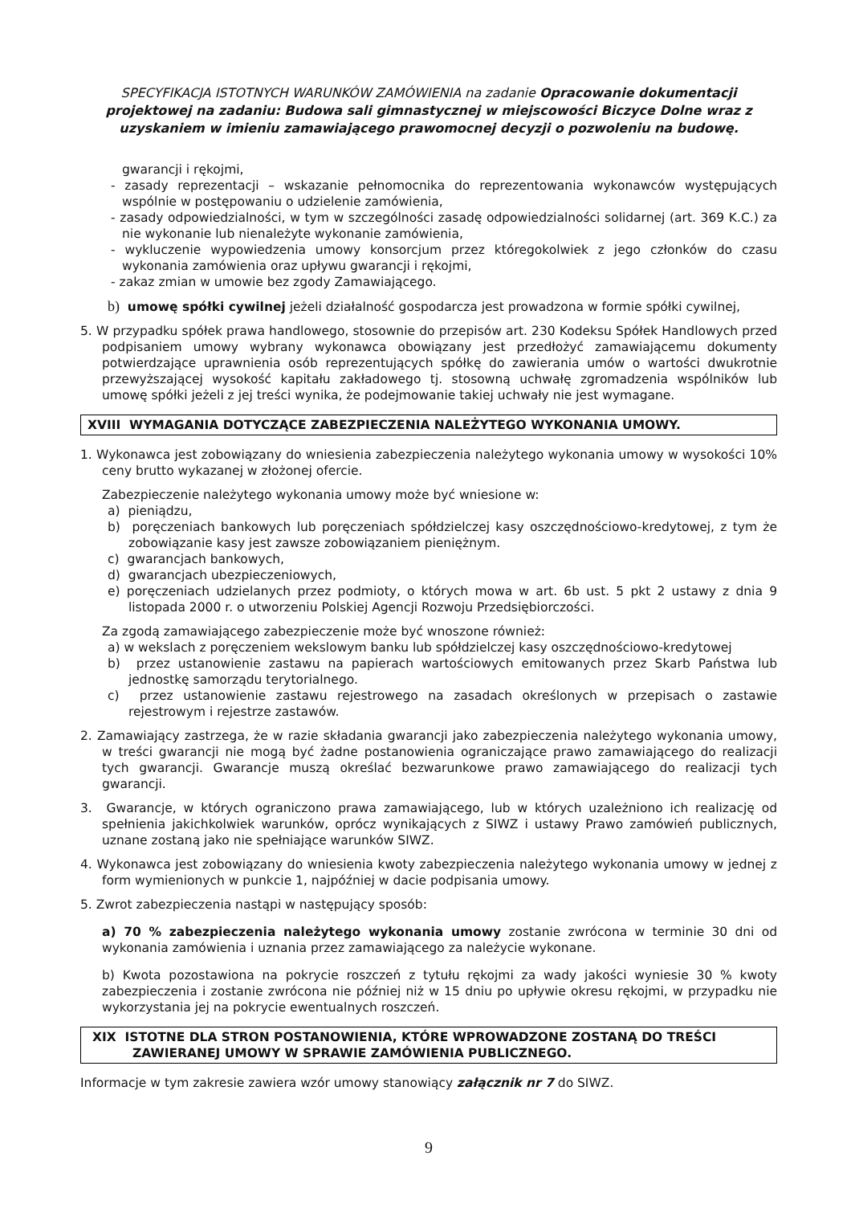SPECYFIKACJA ISTOTNYCH WARUNKÓW ZAMÓWIENIA na zadanie Opracowanie dokumentacji projektowej na zadaniu: Budowa sali gimnastycznej w miejscowości Biczyce Dolne wraz z uzyskaniem w imieniu zamawiającego prawomocnej decyzji o pozwoleniu na budowę.
gwarancji i rękojmi,
- zasady reprezentacji – wskazanie pełnomocnika do reprezentowania wykonawców występujących wspólnie w postępowaniu o udzielenie zamówienia,
- zasady odpowiedzialności, w tym w szczególności zasadę odpowiedzialności solidarnej (art. 369 K.C.) za nie wykonanie lub nienależyte wykonanie zamówienia,
- wykluczenie wypowiedzenia umowy konsorcjum przez któregokolwiek z jego członków do czasu wykonania zamówienia oraz upływu gwarancji i rękojmi,
- zakaz zmian w umowie bez zgody Zamawiającego.
b) umowę spółki cywilnej jeżeli działalność gospodarcza jest prowadzona w formie spółki cywilnej,
5. W przypadku spółek prawa handlowego, stosownie do przepisów art. 230 Kodeksu Spółek Handlowych przed podpisaniem umowy wybrany wykonawca obowiązany jest przedłożyć zamawiającemu dokumenty potwierdzające uprawnienia osób reprezentujących spółkę do zawierania umów o wartości dwukrotnie przewyższającej wysokość kapitału zakładowego tj. stosowną uchwałę zgromadzenia wspólników lub umowę spółki jeżeli z jej treści wynika, że podejmowanie takiej uchwały nie jest wymagane.
XVIII WYMAGANIA DOTYCZĄCE ZABEZPIECZENIA NALEŻYTEGO WYKONANIA UMOWY.
1. Wykonawca jest zobowiązany do wniesienia zabezpieczenia należytego wykonania umowy w wysokości 10% ceny brutto wykazanej w złożonej ofercie.
Zabezpieczenie należytego wykonania umowy może być wniesione w:
a) pieniądzu,
b) poręczeniach bankowych lub poręczeniach spółdzielczej kasy oszczędnościowo-kredytowej, z tym że zobowiązanie kasy jest zawsze zobowiązaniem pieniężnym.
c) gwarancjach bankowych,
d) gwarancjach ubezpieczeniowych,
e) poręczeniach udzielanych przez podmioty, o których mowa w art. 6b ust. 5 pkt 2 ustawy z dnia 9 listopada 2000 r. o utworzeniu Polskiej Agencji Rozwoju Przedsiębiorczości.
Za zgodą zamawiającego zabezpieczenie może być wnoszone również:
a) w wekslach z poręczeniem wekslowym banku lub spółdzielczej kasy oszczędnościowo-kredytowej
b) przez ustanowienie zastawu na papierach wartościowych emitowanych przez Skarb Państwa lub jednostkę samorządu terytorialnego.
c) przez ustanowienie zastawu rejestrowego na zasadach określonych w przepisach o zastawie rejestrowym i rejestrze zastawów.
2. Zamawiający zastrzega, że w razie składania gwarancji jako zabezpieczenia należytego wykonania umowy, w treści gwarancji nie mogą być żadne postanowienia ograniczające prawo zamawiającego do realizacji tych gwarancji. Gwarancje muszą określać bezwarunkowe prawo zamawiającego do realizacji tych gwarancji.
3. Gwarancje, w których ograniczono prawa zamawiającego, lub w których uzależniono ich realizację od spełnienia jakichkolwiek warunków, oprócz wynikających z SIWZ i ustawy Prawo zamówień publicznych, uznane zostaną jako nie spełniające warunków SIWZ.
4. Wykonawca jest zobowiązany do wniesienia kwoty zabezpieczenia należytego wykonania umowy w jednej z form wymienionych w punkcie 1, najpóźniej w dacie podpisania umowy.
5. Zwrot zabezpieczenia nastąpi w następujący sposób:
a) 70 % zabezpieczenia należytego wykonania umowy zostanie zwrócona w terminie 30 dni od wykonania zamówienia i uznania przez zamawiającego za należycie wykonane.
b) Kwota pozostawiona na pokrycie roszczeń z tytułu rękojmi za wady jakości wyniesie 30 % kwoty zabezpieczenia i zostanie zwrócona nie później niż w 15 dniu po upływie okresu rękojmi, w przypadku nie wykorzystania jej na pokrycie ewentualnych roszczeń.
XIX ISTOTNE DLA STRON POSTANOWIENIA, KTÓRE WPROWADZONE ZOSTANĄ DO TREŚCI ZAWIERANEJ UMOWY W SPRAWIE ZAMÓWIENIA PUBLICZNEGO.
Informacje w tym zakresie zawiera wzór umowy stanowiący załącznik nr 7 do SIWZ.
9